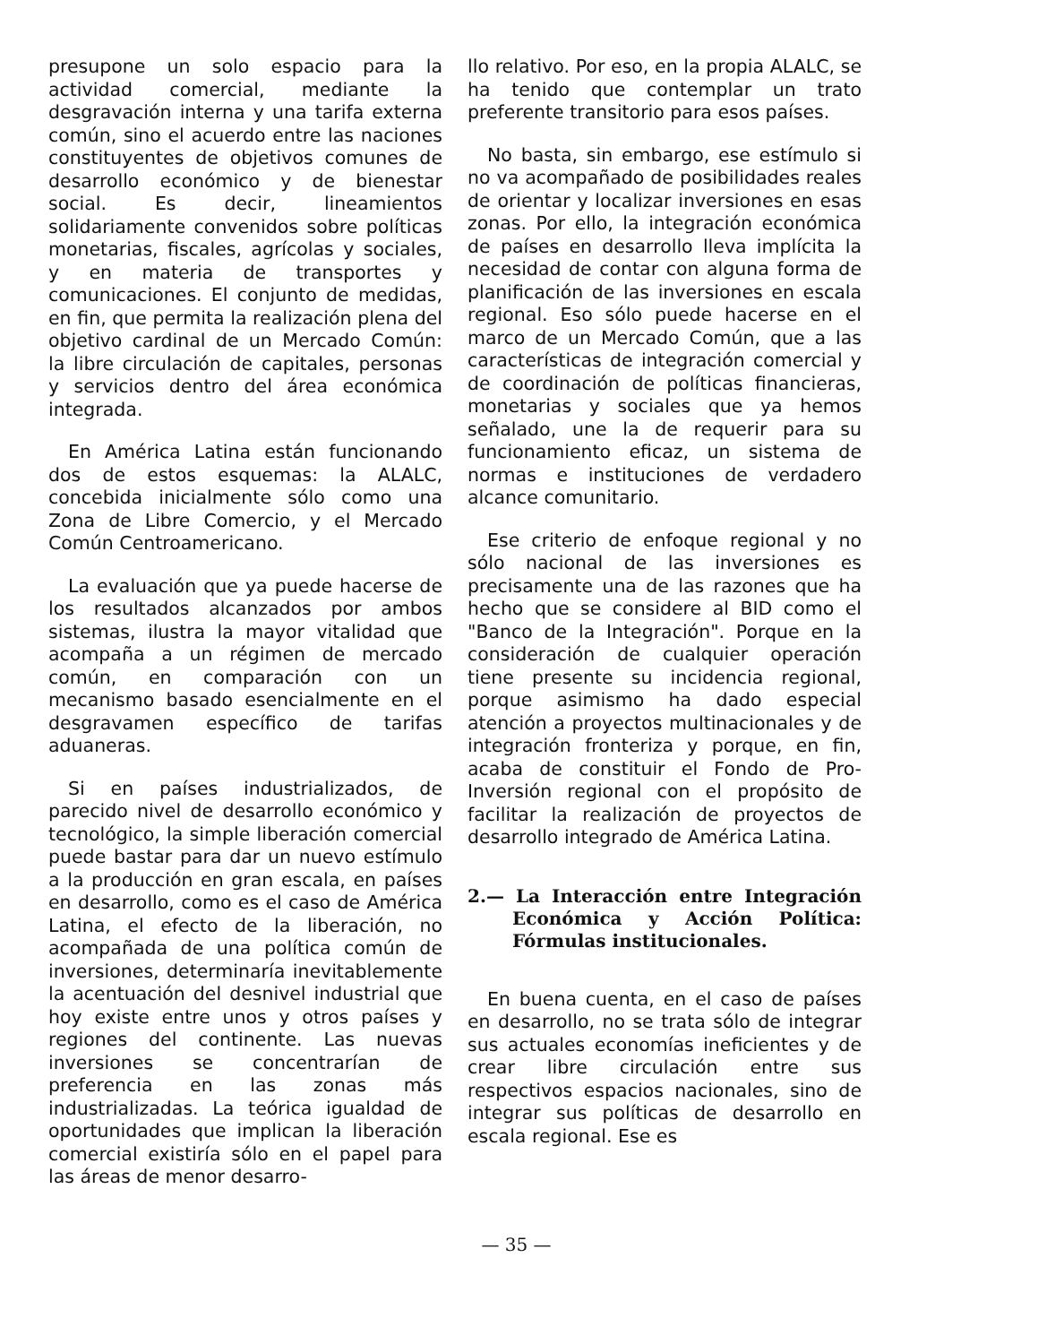presupone un solo espacio para la actividad comercial, mediante la desgravación interna y una tarifa externa común, sino el acuerdo entre las naciones constituyentes de objetivos comunes de desarrollo económico y de bienestar social. Es decir, lineamientos solidariamente convenidos sobre políticas monetarias, fiscales, agrícolas y sociales, y en materia de transportes y comunicaciones. El conjunto de medidas, en fin, que permita la realización plena del objetivo cardinal de un Mercado Común: la libre circulación de capitales, personas y servicios dentro del área económica integrada.
En América Latina están funcionando dos de estos esquemas: la ALALC, concebida inicialmente sólo como una Zona de Libre Comercio, y el Mercado Común Centroamericano.
La evaluación que ya puede hacerse de los resultados alcanzados por ambos sistemas, ilustra la mayor vitalidad que acompaña a un régimen de mercado común, en comparación con un mecanismo basado esencialmente en el desgravamen específico de tarifas aduaneras.
Si en países industrializados, de parecido nivel de desarrollo económico y tecnológico, la simple liberación comercial puede bastar para dar un nuevo estímulo a la producción en gran escala, en países en desarrollo, como es el caso de América Latina, el efecto de la liberación, no acompañada de una política común de inversiones, determinaría inevitablemente la acentuación del desnivel industrial que hoy existe entre unos y otros países y regiones del continente. Las nuevas inversiones se concentrarían de preferencia en las zonas más industrializadas. La teórica igualdad de oportunidades que implican la liberación comercial existiría sólo en el papel para las áreas de menor desarro-
llo relativo. Por eso, en la propia ALALC, se ha tenido que contemplar un trato preferente transitorio para esos países.
No basta, sin embargo, ese estímulo si no va acompañado de posibilidades reales de orientar y localizar inversiones en esas zonas. Por ello, la integración económica de países en desarrollo lleva implícita la necesidad de contar con alguna forma de planificación de las inversiones en escala regional. Eso sólo puede hacerse en el marco de un Mercado Común, que a las características de integración comercial y de coordinación de políticas financieras, monetarias y sociales que ya hemos señalado, une la de requerir para su funcionamiento eficaz, un sistema de normas e instituciones de verdadero alcance comunitario.
Ese criterio de enfoque regional y no sólo nacional de las inversiones es precisamente una de las razones que ha hecho que se considere al BID como el "Banco de la Integración". Porque en la consideración de cualquier operación tiene presente su incidencia regional, porque asimismo ha dado especial atención a proyectos multinacionales y de integración fronteriza y porque, en fin, acaba de constituir el Fondo de Pro-Inversión regional con el propósito de facilitar la realización de proyectos de desarrollo integrado de América Latina.
2.— La Interacción entre Integración Económica y Acción Política: Fórmulas institucionales.
En buena cuenta, en el caso de países en desarrollo, no se trata sólo de integrar sus actuales economías ineficientes y de crear libre circulación entre sus respectivos espacios nacionales, sino de integrar sus políticas de desarrollo en escala regional. Ese es
— 35 —